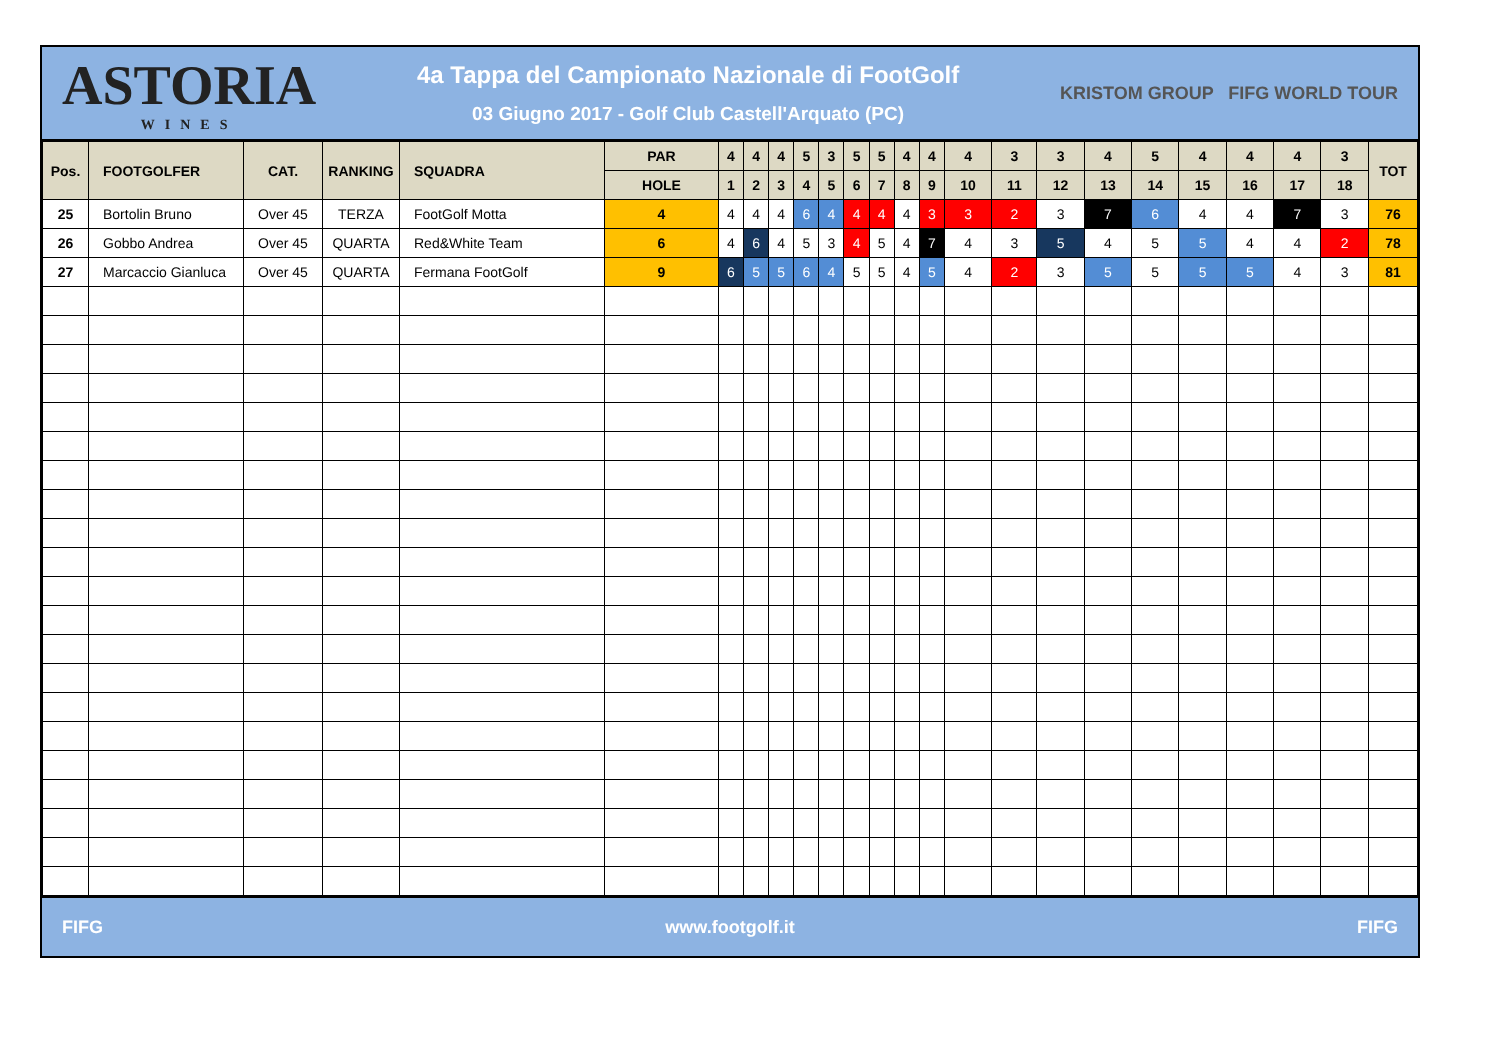ASTORIA
WINES
4a Tappa del Campionato Nazionale di FootGolf
03 Giugno 2017 - Golf Club Castell'Arquato (PC)
KRISTOM GROUP FIFG WORLD TOUR
| Pos. | FOOTGOLFER | CAT. | RANKING | SQUADRA | PAR | 4 | 4 | 4 | 5 | 3 | 5 | 5 | 4 | 4 | 4 | 3 | 3 | 4 | 5 | 4 | 4 | 4 | 3 | TOT |
| --- | --- | --- | --- | --- | --- | --- | --- | --- | --- | --- | --- | --- | --- | --- | --- | --- | --- | --- | --- | --- | --- | --- | --- | --- |
| | | | | | HOLE | 1 | 2 | 3 | 4 | 5 | 6 | 7 | 8 | 9 | 10 | 11 | 12 | 13 | 14 | 15 | 16 | 17 | 18 | |
| 25 | Bortolin Bruno | Over 45 | TERZA | FootGolf Motta | 4 | 4 | 4 | 4 | 6 | 4 | 4 | 4 | 4 | 3 | 3 | 2 | 3 | 7 | 6 | 4 | 4 | 7 | 3 | 76 |
| 26 | Gobbo Andrea | Over 45 | QUARTA | Red&White Team | 6 | 4 | 6 | 4 | 5 | 3 | 4 | 5 | 4 | 7 | 4 | 3 | 5 | 4 | 5 | 5 | 4 | 4 | 2 | 78 |
| 27 | Marcaccio Gianluca | Over 45 | QUARTA | Fermana FootGolf | 9 | 6 | 5 | 5 | 6 | 4 | 5 | 5 | 4 | 5 | 4 | 2 | 3 | 5 | 5 | 5 | 5 | 4 | 3 | 81 |
FIFG www.footgolf.it FIFG